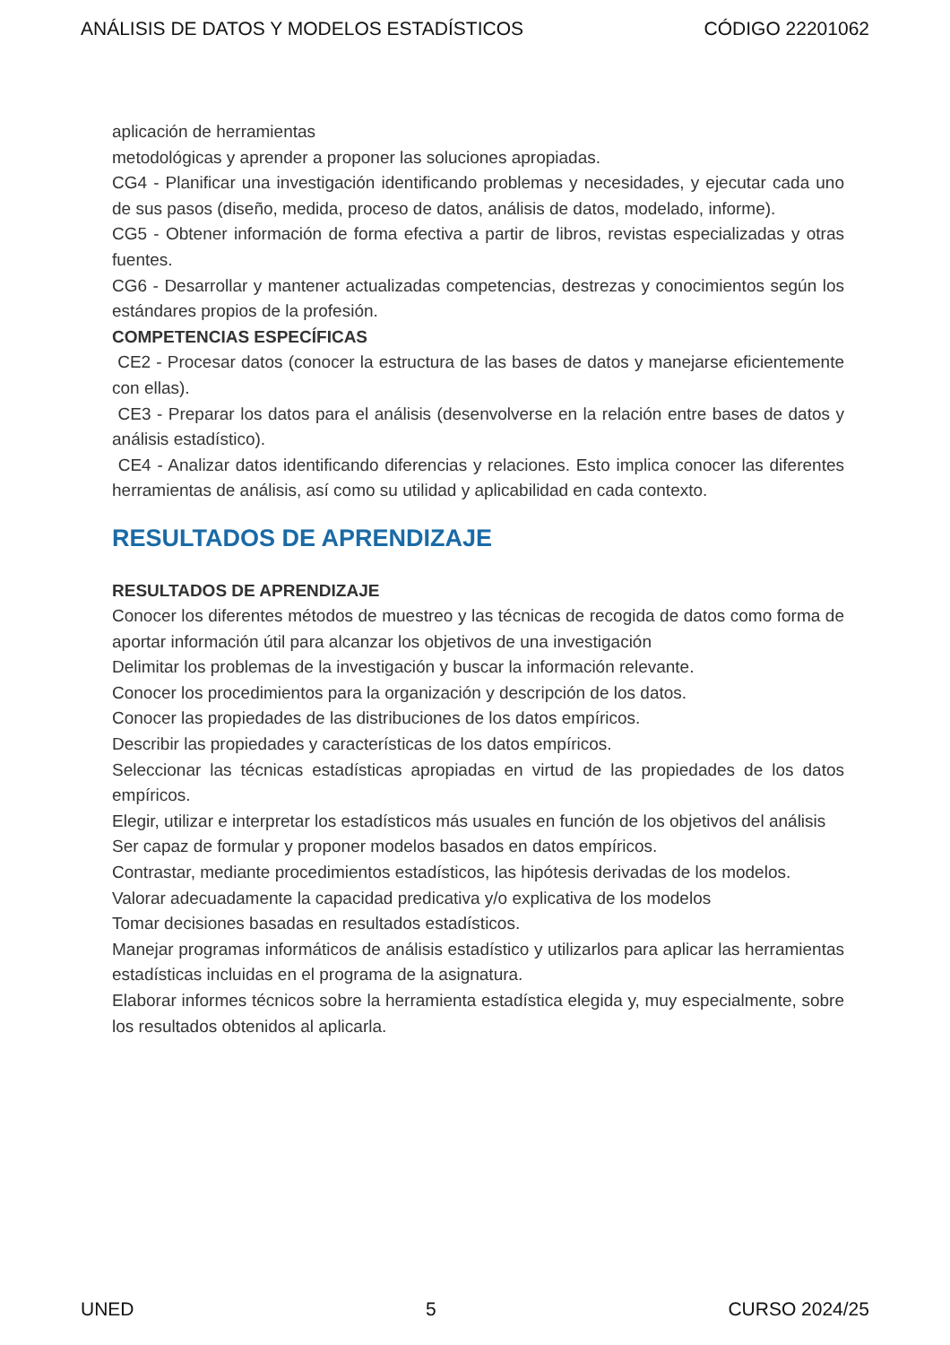ANÁLISIS DE DATOS Y MODELOS ESTADÍSTICOS CÓDIGO 22201062
aplicación de herramientas
metodológicas y aprender a proponer las soluciones apropiadas.
CG4 - Planificar una investigación identificando problemas y necesidades, y ejecutar cada uno de sus pasos (diseño, medida, proceso de datos, análisis de datos, modelado, informe).
CG5 - Obtener información de forma efectiva a partir de libros, revistas especializadas y otras fuentes.
CG6 - Desarrollar y mantener actualizadas competencias, destrezas y conocimientos según los estándares propios de la profesión.
COMPETENCIAS ESPECÍFICAS
CE2 - Procesar datos (conocer la estructura de las bases de datos y manejarse eficientemente con ellas).
CE3 - Preparar los datos para el análisis (desenvolverse en la relación entre bases de datos y análisis estadístico).
CE4 - Analizar datos identificando diferencias y relaciones. Esto implica conocer las diferentes herramientas de análisis, así como su utilidad y aplicabilidad en cada contexto.
RESULTADOS DE APRENDIZAJE
RESULTADOS DE APRENDIZAJE
Conocer los diferentes métodos de muestreo y las técnicas de recogida de datos como forma de aportar información útil para alcanzar los objetivos de una investigación
Delimitar los problemas de la investigación y buscar la información relevante.
Conocer los procedimientos para la organización y descripción de los datos.
Conocer las propiedades de las distribuciones de los datos empíricos.
Describir las propiedades y características de los datos empíricos.
Seleccionar las técnicas estadísticas apropiadas en virtud de las propiedades de los datos empíricos.
Elegir, utilizar e interpretar los estadísticos más usuales en función de los objetivos del análisis
Ser capaz de formular y proponer modelos basados en datos empíricos.
Contrastar, mediante procedimientos estadísticos, las hipótesis derivadas de los modelos.
Valorar adecuadamente la capacidad predicativa y/o explicativa de los modelos
Tomar decisiones basadas en resultados estadísticos.
Manejar programas informáticos de análisis estadístico y utilizarlos para aplicar las herramientas estadísticas incluidas en el programa de la asignatura.
Elaborar informes técnicos sobre la herramienta estadística elegida y, muy especialmente, sobre los resultados obtenidos al aplicarla.
UNED 5 CURSO 2024/25